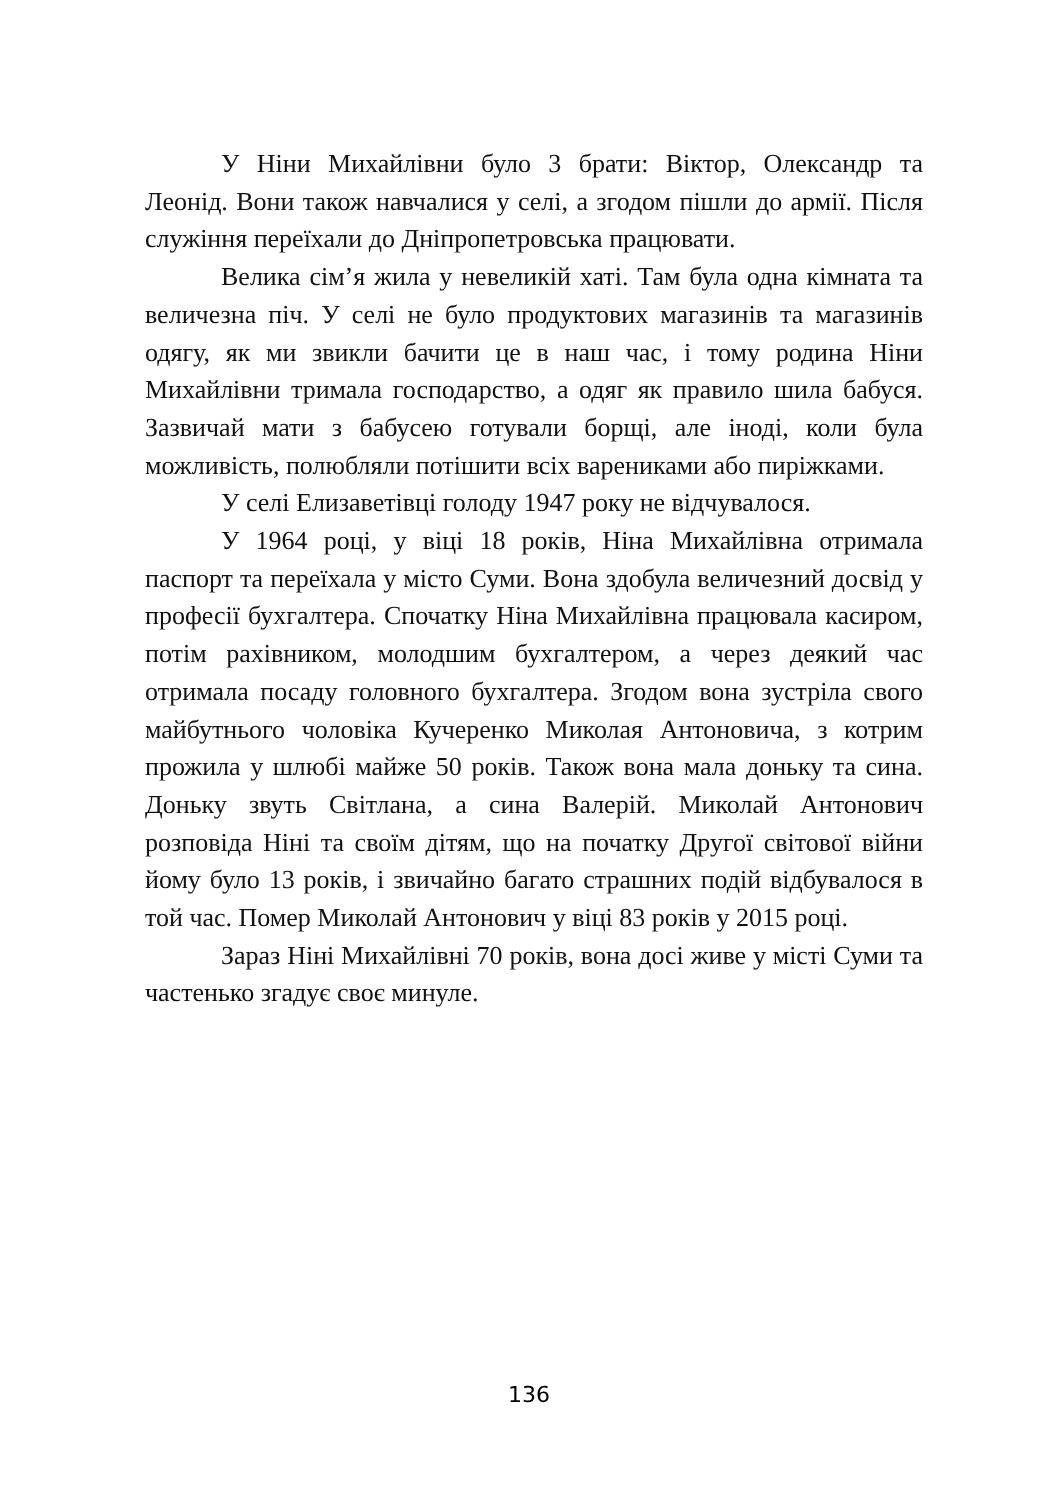У Ніни Михайлівни було 3 брати: Віктор, Олександр та Леонід. Вони також навчалися у селі, а згодом пішли до армії. Після служіння переїхали до Дніпропетровська працювати.
Велика сім’я жила у невеликій хаті. Там була одна кімната та величезна піч. У селі не було продуктових магазинів та магазинів одягу, як ми звикли бачити це в наш час, і тому родина Ніни Михайлівни тримала господарство, а одяг як правило шила бабуся. Зазвичай мати з бабусею готували борщі, але іноді, коли була можливість, полюбляли потішити всіх варениками або пиріжками.
У селі Елизаветівці голоду 1947 року не відчувалося.
У 1964 році, у віці 18 років, Ніна Михайлівна отримала паспорт та переїхала у місто Суми. Вона здобула величезний досвід у професії бухгалтера. Спочатку Ніна Михайлівна працювала касиром, потім рахівником, молодшим бухгалтером, а через деякий час отримала посаду головного бухгалтера. Згодом вона зустріла свого майбутнього чоловіка Кучеренко Миколая Антоновича, з котрим прожила у шлюбі майже 50 років. Також вона мала доньку та сина. Доньку звуть Світлана, а сина Валерій. Миколай Антонович розповіда Ніні та своїм дітям, що на початку Другої світової війни йому було 13 років, і звичайно багато страшних подій відбувалося в той час. Помер Миколай Антонович у віці 83 років у 2015 році.
Зараз Ніні Михайлівні 70 років, вона досі живе у місті Суми та частенько згадує своє минуле.
136